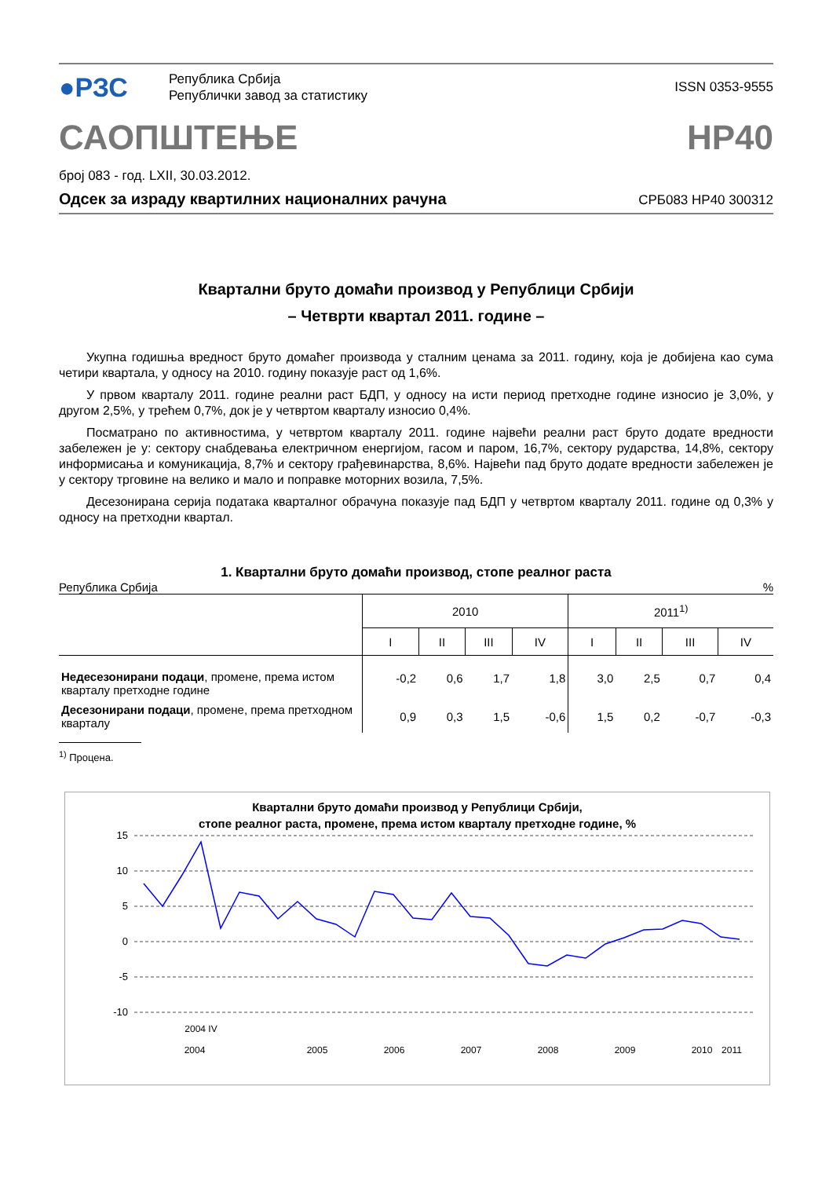●РЗС
Република Србија
Републички завод за статистику
ISSN 0353-9555
САОПШТЕЊЕ НР40
број 083 - год. LXII, 30.03.2012.
Одсек за израду квартилних националних рачуна СРБ083 НР40 300312
Квартални бруто домаћи производ у Републици Србији
– Четврти квартал 2011. године –
Укупна годишња вредност бруто домаћег производа у сталним ценама за 2011. годину, која је добијена као сума четири квартала, у односу на 2010. годину показује раст од 1,6%.
У првом кварталу 2011. године реални раст БДП, у односу на исти период претходне године износио је 3,0%, у другом 2,5%, у трећем 0,7%, док је у четвртом кварталу износио 0,4%.
Посматрано по активностима, у четвртом кварталу 2011. године највећи реални раст бруто додате вредности забележен је у: сектору снабдевања електричном енергијом, гасом и паром, 16,7%, сектору рударства, 14,8%, сектору информисања и комуникација, 8,7% и сектору грађевинарства, 8,6%. Највећи пад бруто додате вредности забележен је у сектору трговине на велико и мало и поправке моторних возила, 7,5%.
Десезонирана серија података кварталног обрачуна показује пад БДП у четвртом кварталу 2011. године од 0,3% у односу на претходни квартал.
1. Квартални бруто домаћи производ, стопе реалног раста
Република Србија%
| | 2010 | | | | 2011<sup>1)</sup> | | | |
| | I | II | III | IV | I | II | III | IV |
| Недесезонирани подаци , промене, према истом кварталу претходне године | -0,2 | 0,6 | 1,7 | 1,8 | 3,0 | 2,5 | 0,7 | 0,4 |
| Десезонирани подаци , промене, према претходном кварталу | 0,9 | 0,3 | 1,5 | -0,6 | 1,5 | 0,2 | -0,7 | -0,3 |
<sup>1)</sup> Процена.
Квартални бруто домаћи производ у Републици Србији,
стопе реалног раста, промене, према истом кварталу претходне године, %
15
10
5
0
-5
-10
2004 IV
2005
2006
2007
2008
2009
2010
2004
2011